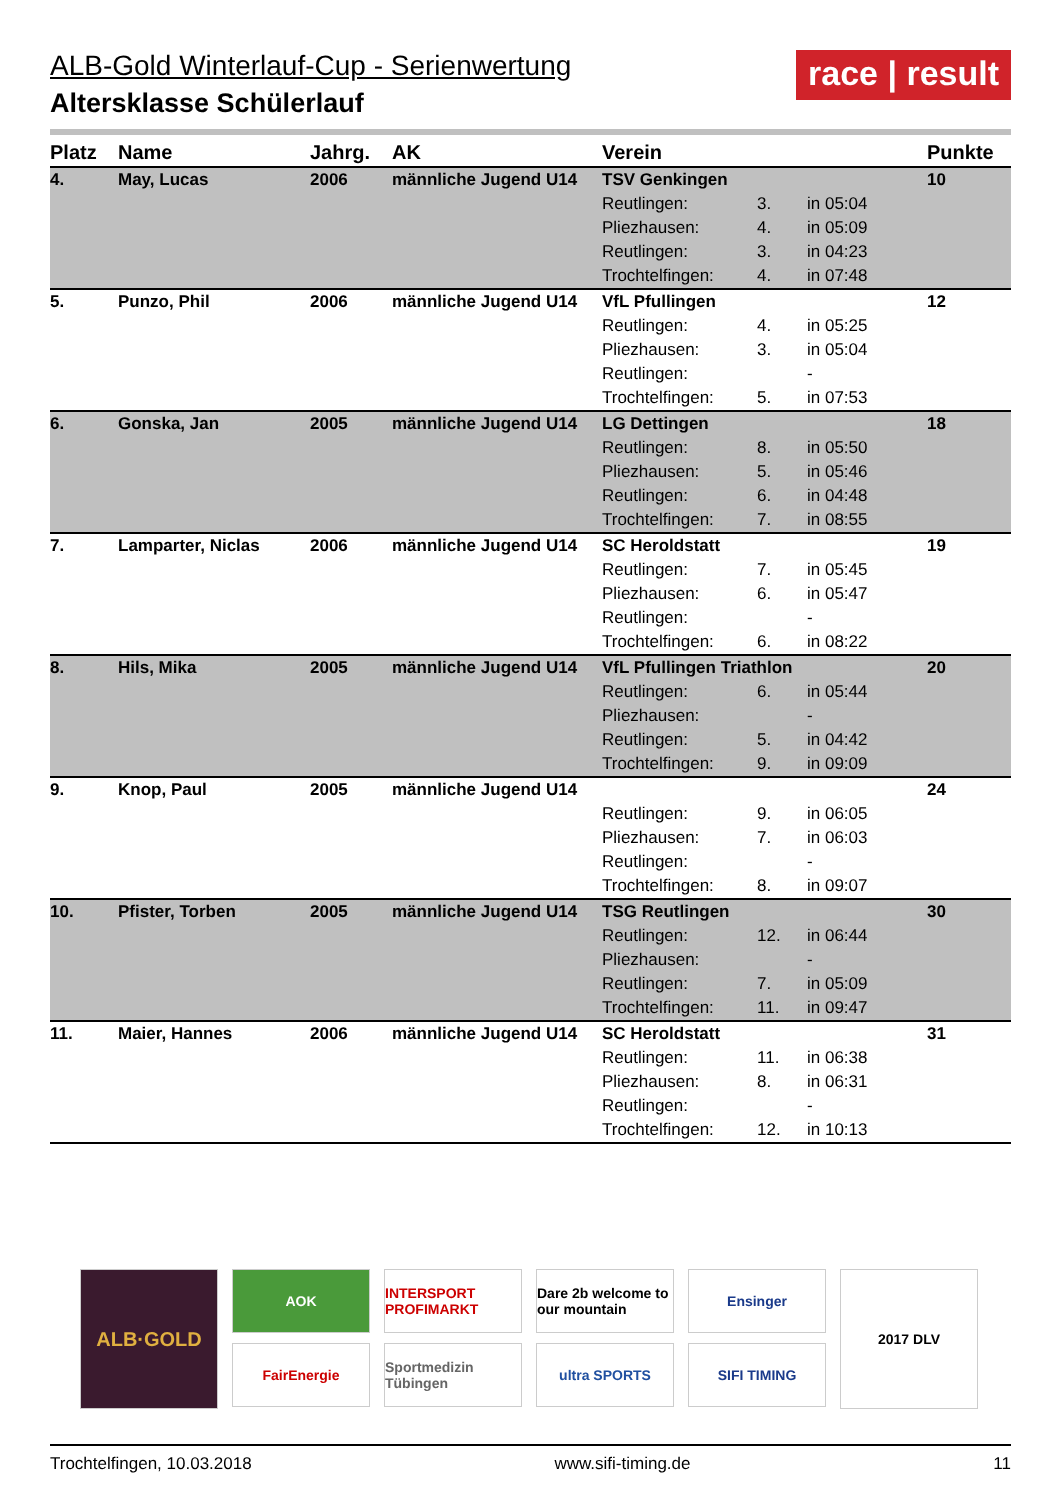ALB-Gold Winterlauf-Cup - Serienwertung
Altersklasse Schülerlauf
race | result
| Platz | Name | Jahrg. | AK | Verein | | | Punkte |
| --- | --- | --- | --- | --- | --- | --- | --- |
| 4. | May, Lucas | 2006 | männliche Jugend U14 | TSV Genkingen | | | 10 |
| | | | | Reutlingen: | 3. | in 05:04 | |
| | | | | Pliezhausen: | 4. | in 05:09 | |
| | | | | Reutlingen: | 3. | in 04:23 | |
| | | | | Trochtelfingen: | 4. | in 07:48 | |
| 5. | Punzo, Phil | 2006 | männliche Jugend U14 | VfL Pfullingen | | | 12 |
| | | | | Reutlingen: | 4. | in 05:25 | |
| | | | | Pliezhausen: | 3. | in 05:04 | |
| | | | | Reutlingen: | | - | |
| | | | | Trochtelfingen: | 5. | in 07:53 | |
| 6. | Gonska, Jan | 2005 | männliche Jugend U14 | LG Dettingen | | | 18 |
| | | | | Reutlingen: | 8. | in 05:50 | |
| | | | | Pliezhausen: | 5. | in 05:46 | |
| | | | | Reutlingen: | 6. | in 04:48 | |
| | | | | Trochtelfingen: | 7. | in 08:55 | |
| 7. | Lamparter, Niclas | 2006 | männliche Jugend U14 | SC Heroldstatt | | | 19 |
| | | | | Reutlingen: | 7. | in 05:45 | |
| | | | | Pliezhausen: | 6. | in 05:47 | |
| | | | | Reutlingen: | | - | |
| | | | | Trochtelfingen: | 6. | in 08:22 | |
| 8. | Hils, Mika | 2005 | männliche Jugend U14 | VfL Pfullingen Triathlon | | | 20 |
| | | | | Reutlingen: | 6. | in 05:44 | |
| | | | | Pliezhausen: | | - | |
| | | | | Reutlingen: | 5. | in 04:42 | |
| | | | | Trochtelfingen: | 9. | in 09:09 | |
| 9. | Knop, Paul | 2005 | männliche Jugend U14 | | | | 24 |
| | | | | Reutlingen: | 9. | in 06:05 | |
| | | | | Pliezhausen: | 7. | in 06:03 | |
| | | | | Reutlingen: | | - | |
| | | | | Trochtelfingen: | 8. | in 09:07 | |
| 10. | Pfister, Torben | 2005 | männliche Jugend U14 | TSG Reutlingen | | | 30 |
| | | | | Reutlingen: | 12. | in 06:44 | |
| | | | | Pliezhausen: | | - | |
| | | | | Reutlingen: | 7. | in 05:09 | |
| | | | | Trochtelfingen: | 11. | in 09:47 | |
| 11. | Maier, Hannes | 2006 | männliche Jugend U14 | SC Heroldstatt | | | 31 |
| | | | | Reutlingen: | 11. | in 06:38 | |
| | | | | Pliezhausen: | 8. | in 06:31 | |
| | | | | Reutlingen: | | - | |
| | | | | Trochtelfingen: | 12. | in 10:13 | |
ALB·GOLD
AOK
FairEnergie
INTERSPORT PROFIMARKT
Sportmedizin Tübingen
Dare 2b welcome to our mountain
ultra SPORTS
Ensinger
SIFI TIMING
2017 DLV
Trochtelfingen, 10.03.2018 www.sifi-timing.de 11